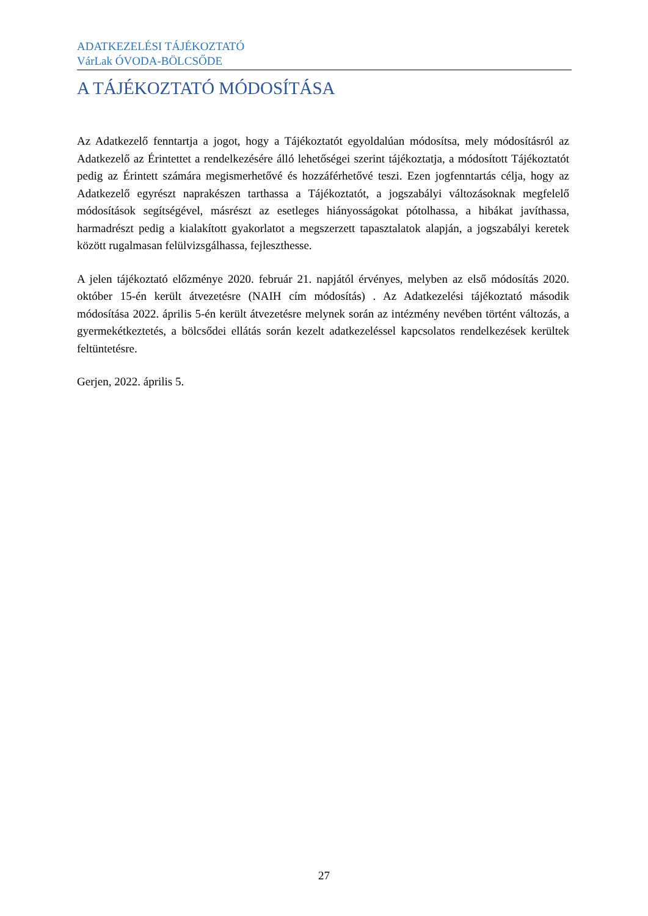ADATKEZELÉSI TÁJÉKOZTATÓ
VárLak ÓVODA-BÖLCSŐDE
A TÁJÉKOZTATÓ MÓDOSÍTÁSA
Az Adatkezelő fenntartja a jogot, hogy a Tájékoztatót egyoldalúan módosítsa, mely módosításról az Adatkezelő az Érintettet a rendelkezésére álló lehetőségei szerint tájékoztatja, a módosított Tájékoztatót pedig az Érintett számára megismerhetővé és hozzáférhetővé teszi. Ezen jogfenntartás célja, hogy az Adatkezelő egyrészt naprakészen tarthassa a Tájékoztatót, a jogszabályi változásoknak megfelelő módosítások segítségével, másrészt az esetleges hiányosságokat pótolhassa, a hibákat javíthassa, harmadrészt pedig a kialakított gyakorlatot a megszerzett tapasztalatok alapján, a jogszabályi keretek között rugalmasan felülvizsgálhassa, fejleszthesse.
A jelen tájékoztató előzménye 2020. február 21. napjától érvényes, melyben az első módosítás 2020. október 15-én került átvezetésre (NAIH cím módosítás) . Az Adatkezelési tájékoztató második módosítása 2022. április 5-én került átvezetésre melynek során az intézmény nevében történt változás, a gyermekétkeztetés, a bölcsődei ellátás során kezelt adatkezeléssel kapcsolatos rendelkezések kerültek feltüntetésre.
Gerjen, 2022. április 5.
27